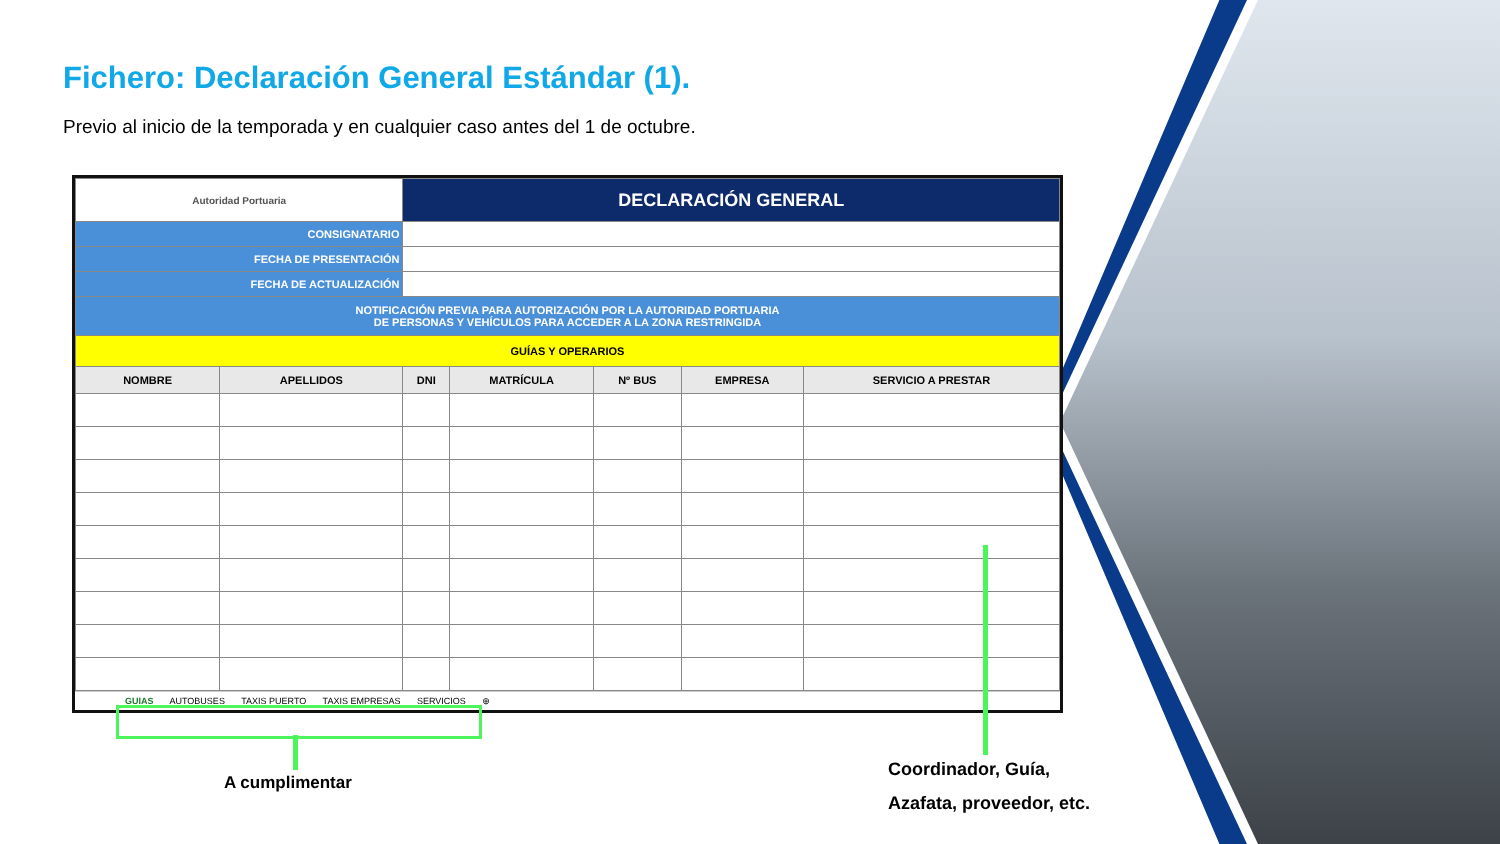Fichero: Declaración General Estándar (1).
Previo al inicio de la temporada y en cualquier caso antes del 1 de octubre.
| Autoridad Portuaria | | DECLARACIÓN GENERAL | | | | |
| CONSIGNATARIO | | | | | | |
| FECHA DE PRESENTACIÓN | | | | | | |
| FECHA DE ACTUALIZACIÓN | | | | | | |
| NOTIFICACIÓN PREVIA PARA AUTORIZACIÓN POR LA AUTORIDAD PORTUARIA DE PERSONAS Y VEHÍCULOS PARA ACCEDER A LA ZONA RESTRINGIDA | | | | | | |
| GUÍAS Y OPERARIOS | | | | | | |
| NOMBRE | APELLIDOS | DNI | MATRÍCULA | Nº BUS | EMPRESA | SERVICIO A PRESTAR |
GUIAS AUTOBUSES TAXIS PUERTO TAXIS EMPRESAS SERVICIOS ⊕
A cumplimentar
Coordinador, Guía,
Azafata, proveedor, etc.